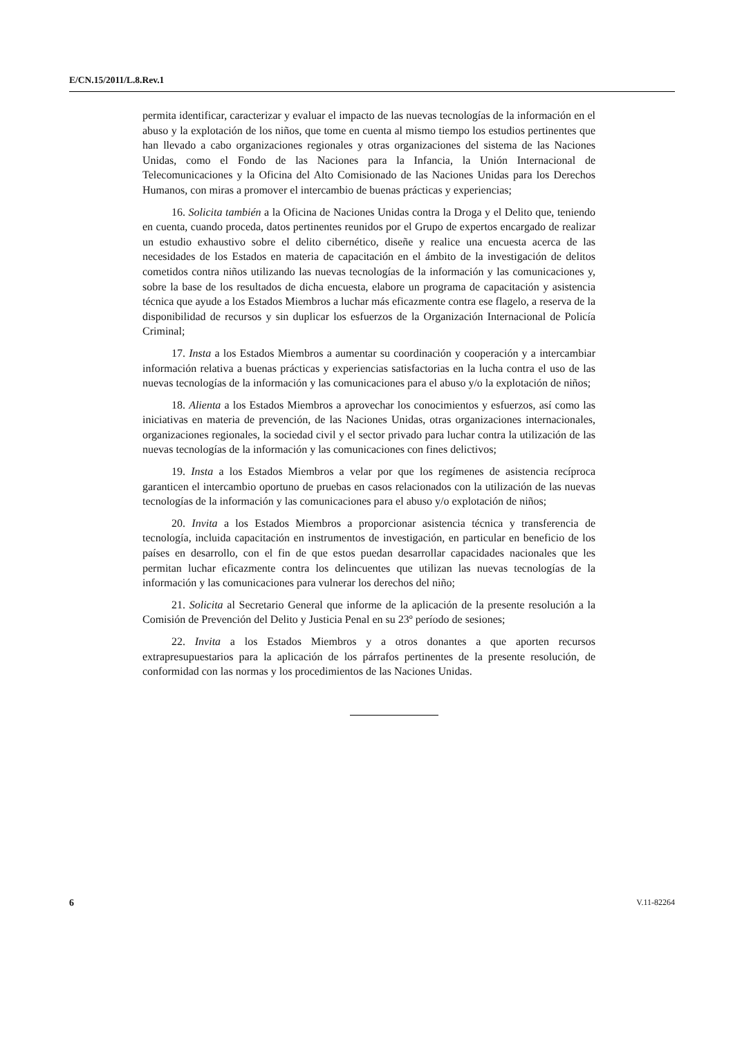E/CN.15/2011/L.8.Rev.1
permita identificar, caracterizar y evaluar el impacto de las nuevas tecnologías de la información en el abuso y la explotación de los niños, que tome en cuenta al mismo tiempo los estudios pertinentes que han llevado a cabo organizaciones regionales y otras organizaciones del sistema de las Naciones Unidas, como el Fondo de las Naciones para la Infancia, la Unión Internacional de Telecomunicaciones y la Oficina del Alto Comisionado de las Naciones Unidas para los Derechos Humanos, con miras a promover el intercambio de buenas prácticas y experiencias;
16. Solicita también a la Oficina de Naciones Unidas contra la Droga y el Delito que, teniendo en cuenta, cuando proceda, datos pertinentes reunidos por el Grupo de expertos encargado de realizar un estudio exhaustivo sobre el delito cibernético, diseñe y realice una encuesta acerca de las necesidades de los Estados en materia de capacitación en el ámbito de la investigación de delitos cometidos contra niños utilizando las nuevas tecnologías de la información y las comunicaciones y, sobre la base de los resultados de dicha encuesta, elabore un programa de capacitación y asistencia técnica que ayude a los Estados Miembros a luchar más eficazmente contra ese flagelo, a reserva de la disponibilidad de recursos y sin duplicar los esfuerzos de la Organización Internacional de Policía Criminal;
17. Insta a los Estados Miembros a aumentar su coordinación y cooperación y a intercambiar información relativa a buenas prácticas y experiencias satisfactorias en la lucha contra el uso de las nuevas tecnologías de la información y las comunicaciones para el abuso y/o la explotación de niños;
18. Alienta a los Estados Miembros a aprovechar los conocimientos y esfuerzos, así como las iniciativas en materia de prevención, de las Naciones Unidas, otras organizaciones internacionales, organizaciones regionales, la sociedad civil y el sector privado para luchar contra la utilización de las nuevas tecnologías de la información y las comunicaciones con fines delictivos;
19. Insta a los Estados Miembros a velar por que los regímenes de asistencia recíproca garanticen el intercambio oportuno de pruebas en casos relacionados con la utilización de las nuevas tecnologías de la información y las comunicaciones para el abuso y/o explotación de niños;
20. Invita a los Estados Miembros a proporcionar asistencia técnica y transferencia de tecnología, incluida capacitación en instrumentos de investigación, en particular en beneficio de los países en desarrollo, con el fin de que estos puedan desarrollar capacidades nacionales que les permitan luchar eficazmente contra los delincuentes que utilizan las nuevas tecnologías de la información y las comunicaciones para vulnerar los derechos del niño;
21. Solicita al Secretario General que informe de la aplicación de la presente resolución a la Comisión de Prevención del Delito y Justicia Penal en su 23º período de sesiones;
22. Invita a los Estados Miembros y a otros donantes a que aporten recursos extrapresupuestarios para la aplicación de los párrafos pertinentes de la presente resolución, de conformidad con las normas y los procedimientos de las Naciones Unidas.
6 V.11-82264